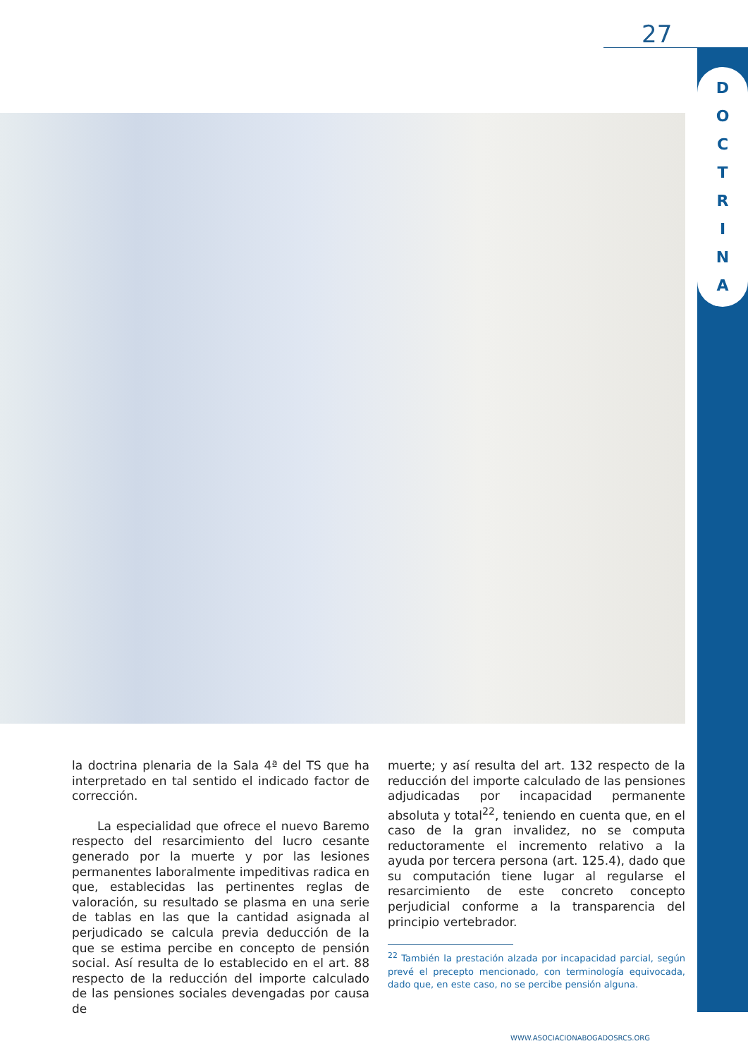27
D
O
C
T
R
I
N
A
la doctrina plenaria de la Sala 4ª del TS que ha interpretado en tal sentido el indicado factor de corrección.
La especialidad que ofrece el nuevo Baremo respecto del resarcimiento del lucro cesante generado por la muerte y por las lesiones permanentes laboralmente impeditivas radica en que, establecidas las pertinentes reglas de valoración, su resultado se plasma en una serie de tablas en las que la cantidad asignada al perjudicado se calcula previa deducción de la que se estima percibe en concepto de pensión social. Así resulta de lo establecido en el art. 88 respecto de la reducción del importe calculado de las pensiones sociales devengadas por causa de
muerte; y así resulta del art. 132 respecto de la reducción del importe calculado de las pensiones adjudicadas por incapacidad permanente absoluta y total<sup>22</sup>, teniendo en cuenta que, en el caso de la gran invalidez, no se computa reductoramente el incremento relativo a la ayuda por tercera persona (art. 125.4), dado que su computación tiene lugar al regularse el resarcimiento de este concreto concepto perjudicial conforme a la transparencia del principio vertebrador.
<sup>22</sup> También la prestación alzada por incapacidad parcial, según prevé el precepto mencionado, con terminología equivocada, dado que, en este caso, no se percibe pensión alguna.
WWW.ASOCIACIONABOGADOSRCS.ORG